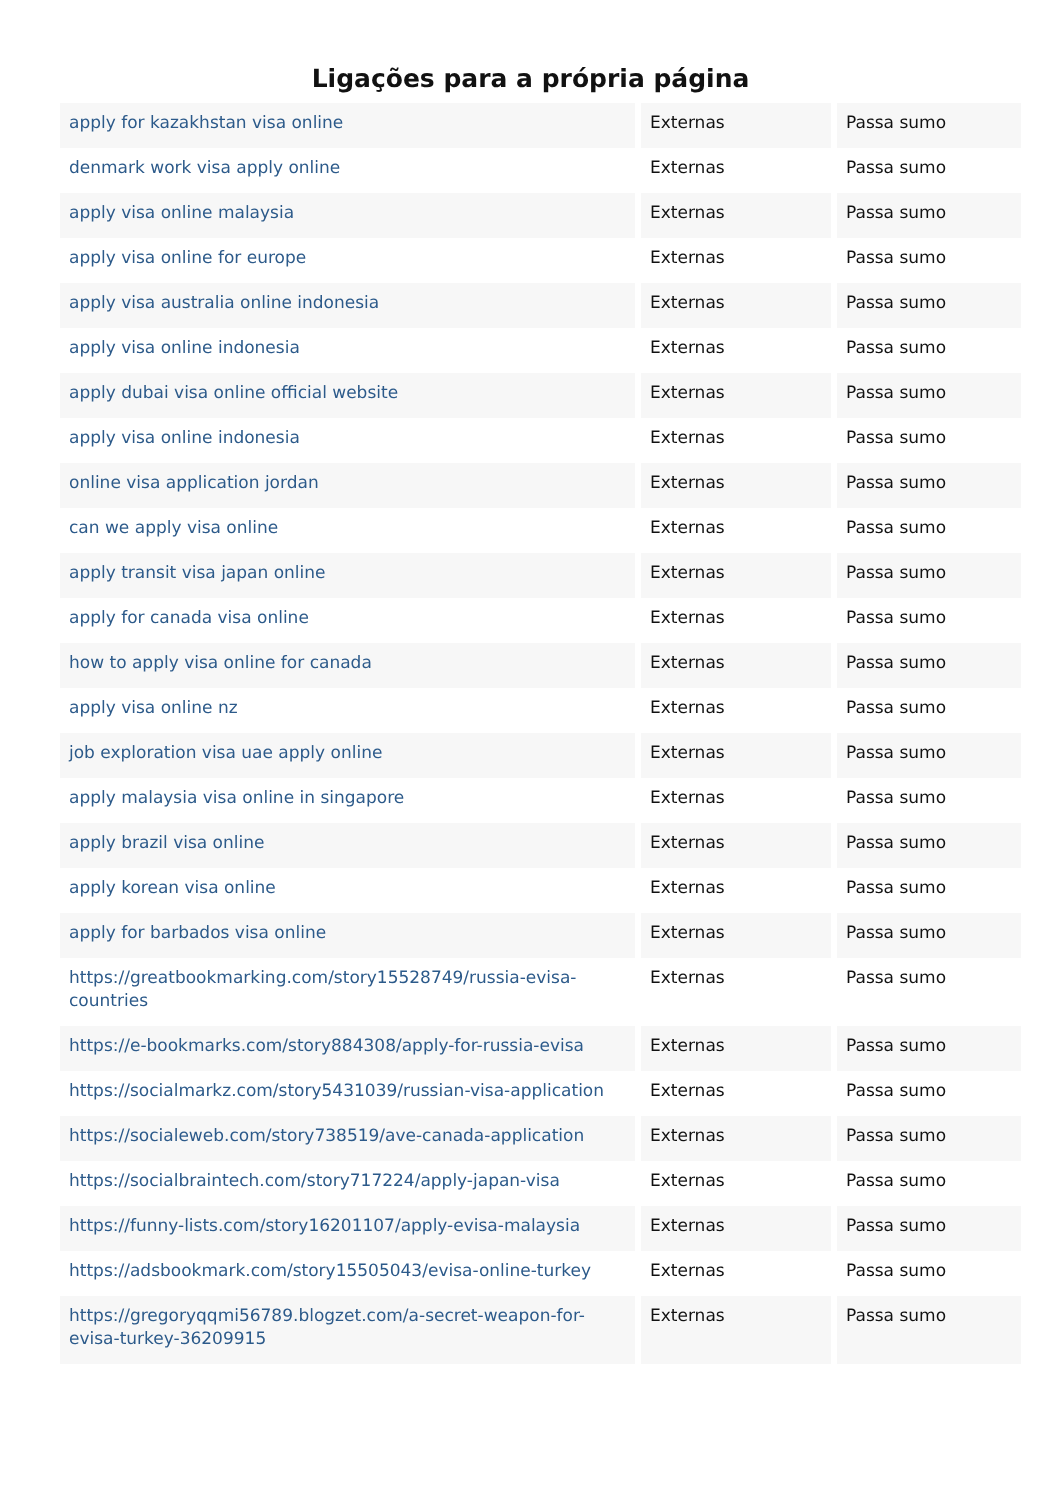Ligações para a própria página
| apply for kazakhstan visa online | Externas | Passa sumo |
| denmark work visa apply online | Externas | Passa sumo |
| apply visa online malaysia | Externas | Passa sumo |
| apply visa online for europe | Externas | Passa sumo |
| apply visa australia online indonesia | Externas | Passa sumo |
| apply visa online indonesia | Externas | Passa sumo |
| apply dubai visa online official website | Externas | Passa sumo |
| apply visa online indonesia | Externas | Passa sumo |
| online visa application jordan | Externas | Passa sumo |
| can we apply visa online | Externas | Passa sumo |
| apply transit visa japan online | Externas | Passa sumo |
| apply for canada visa online | Externas | Passa sumo |
| how to apply visa online for canada | Externas | Passa sumo |
| apply visa online nz | Externas | Passa sumo |
| job exploration visa uae apply online | Externas | Passa sumo |
| apply malaysia visa online in singapore | Externas | Passa sumo |
| apply brazil visa online | Externas | Passa sumo |
| apply korean visa online | Externas | Passa sumo |
| apply for barbados visa online | Externas | Passa sumo |
| https://greatbookmarking.com/story15528749/russia-evisa-countries | Externas | Passa sumo |
| https://e-bookmarks.com/story884308/apply-for-russia-evisa | Externas | Passa sumo |
| https://socialmarkz.com/story5431039/russian-visa-application | Externas | Passa sumo |
| https://socialeweb.com/story738519/ave-canada-application | Externas | Passa sumo |
| https://socialbraintech.com/story717224/apply-japan-visa | Externas | Passa sumo |
| https://funny-lists.com/story16201107/apply-evisa-malaysia | Externas | Passa sumo |
| https://adsbookmark.com/story15505043/evisa-online-turkey | Externas | Passa sumo |
| https://gregoryqqmi56789.blogzet.com/a-secret-weapon-for-evisa-turkey-36209915 | Externas | Passa sumo |